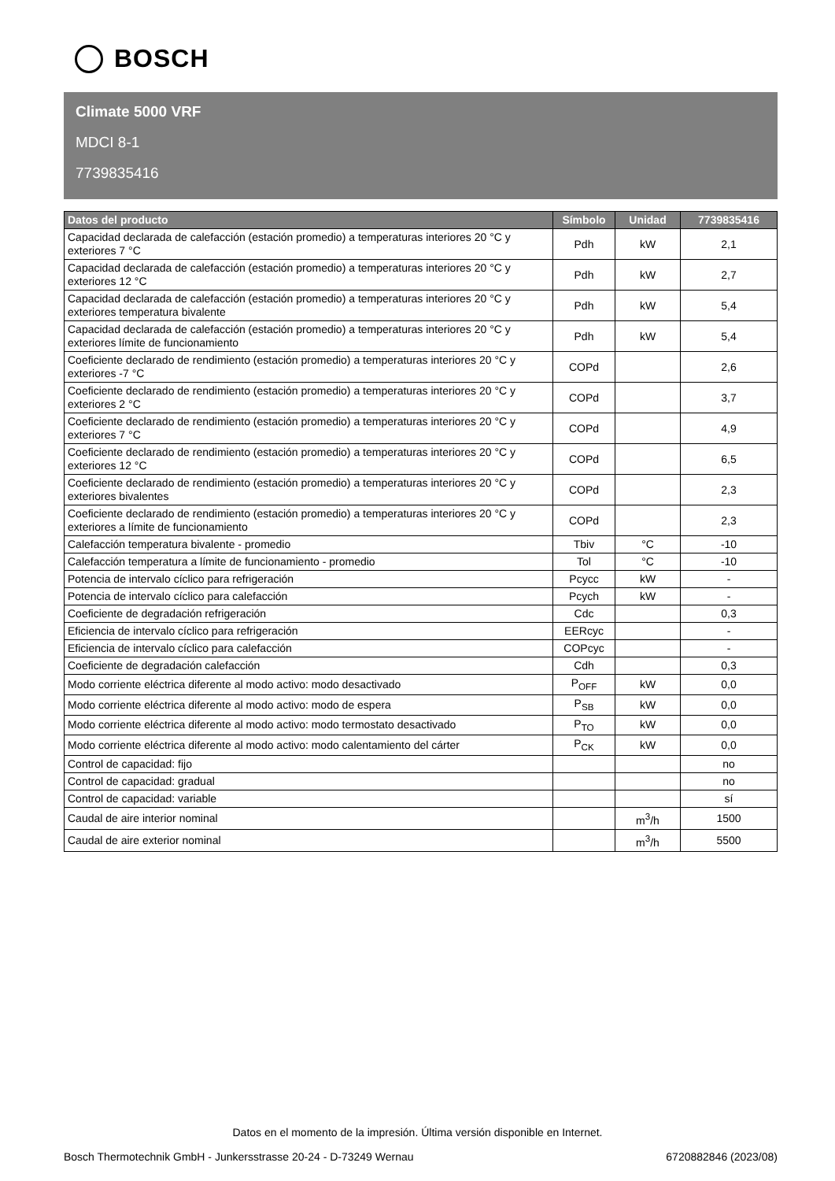BOSCH
Climate 5000 VRF
MDCI 8-1
7739835416
| Datos del producto | Símbolo | Unidad | 7739835416 |
| --- | --- | --- | --- |
| Capacidad declarada de calefacción (estación promedio) a temperaturas interiores 20 °C y exteriores 7 °C | Pdh | kW | 2,1 |
| Capacidad declarada de calefacción (estación promedio) a temperaturas interiores 20 °C y exteriores 12 °C | Pdh | kW | 2,7 |
| Capacidad declarada de calefacción (estación promedio) a temperaturas interiores 20 °C y exteriores temperatura bivalente | Pdh | kW | 5,4 |
| Capacidad declarada de calefacción (estación promedio) a temperaturas interiores 20 °C y exteriores límite de funcionamiento | Pdh | kW | 5,4 |
| Coeficiente declarado de rendimiento (estación promedio) a temperaturas interiores 20 °C y exteriores -7 °C | COPd | | 2,6 |
| Coeficiente declarado de rendimiento (estación promedio) a temperaturas interiores 20 °C y exteriores 2 °C | COPd | | 3,7 |
| Coeficiente declarado de rendimiento (estación promedio) a temperaturas interiores 20 °C y exteriores 7 °C | COPd | | 4,9 |
| Coeficiente declarado de rendimiento (estación promedio) a temperaturas interiores 20 °C y exteriores 12 °C | COPd | | 6,5 |
| Coeficiente declarado de rendimiento (estación promedio) a temperaturas interiores 20 °C y exteriores bivalentes | COPd | | 2,3 |
| Coeficiente declarado de rendimiento (estación promedio) a temperaturas interiores 20 °C y exteriores a límite de funcionamiento | COPd | | 2,3 |
| Calefacción temperatura bivalente - promedio | Tbiv | °C | -10 |
| Calefacción temperatura a límite de funcionamiento - promedio | Tol | °C | -10 |
| Potencia de intervalo cíclico para refrigeración | Pcycc | kW | - |
| Potencia de intervalo cíclico para calefacción | Pcych | kW | - |
| Coeficiente de degradación refrigeración | Cdc | | 0,3 |
| Eficiencia de intervalo cíclico para refrigeración | EERcyc | | - |
| Eficiencia de intervalo cíclico para calefacción | COPcyc | | - |
| Coeficiente de degradación calefacción | Cdh | | 0,3 |
| Modo corriente eléctrica diferente al modo activo: modo desactivado | P<sub>OFF</sub> | kW | 0,0 |
| Modo corriente eléctrica diferente al modo activo: modo de espera | P<sub>SB</sub> | kW | 0,0 |
| Modo corriente eléctrica diferente al modo activo: modo termostato desactivado | P<sub>TO</sub> | kW | 0,0 |
| Modo corriente eléctrica diferente al modo activo: modo calentamiento del cárter | P<sub>CK</sub> | kW | 0,0 |
| Control de capacidad: fijo | | | no |
| Control de capacidad: gradual | | | no |
| Control de capacidad: variable | | | sí |
| Caudal de aire interior nominal | | m<sup>3</sup>/h | 1500 |
| Caudal de aire exterior nominal | | m<sup>3</sup>/h | 5500 |
Datos en el momento de la impresión. Última versión disponible en Internet.
Bosch Thermotechnik GmbH - Junkersstrasse 20-24 - D-73249 Wernau 6720882846 (2023/08)